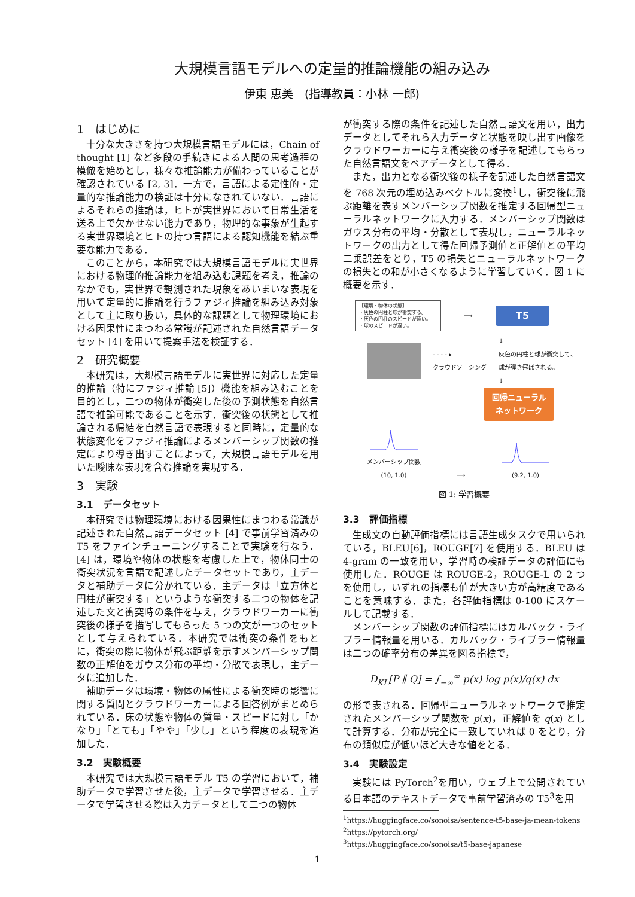大規模言語モデルへの定量的推論機能の組み込み
伊東 恵美　(指導教員：小林 一郎)
1　はじめに
十分な大きさを持つ大規模言語モデルには，Chain of thought [1] など多段の手続きによる人間の思考過程の模倣を始めとし，様々な推論能力が備わっていることが確認されている [2, 3]．一方で，言語による定性的・定量的な推論能力の検証は十分になされていない．言語によるそれらの推論は，ヒトが実世界において日常生活を送る上で欠かせない能力であり，物理的な事象が生起する実世界環境とヒトの持つ言語による認知機能を結ぶ重要な能力である．
このことから，本研究では大規模言語モデルに実世界における物理的推論能力を組み込む課題を考え，推論のなかでも，実世界で観測された現象をあいまいな表現を用いて定量的に推論を行うファジィ推論を組み込み対象として主に取り扱い，具体的な課題として物理環境における因果性にまつわる常識が記述された自然言語データセット [4] を用いて提案手法を検証する．
2　研究概要
本研究は，大規模言語モデルに実世界に対応した定量的推論（特にファジィ推論 [5]）機能を組み込むことを目的とし，二つの物体が衝突した後の予測状態を自然言語で推論可能であることを示す．衝突後の状態として推論される帰結を自然言語で表現すると同時に，定量的な状態変化をファジィ推論によるメンバーシップ関数の推定により導き出すことによって，大規模言語モデルを用いた曖昧な表現を含む推論を実現する．
3　実験
3.1　データセット
本研究では物理環境における因果性にまつわる常識が記述された自然言語データセット [4] で事前学習済みの T5 をファインチューニングすることで実験を行なう．[4] は，環境や物体の状態を考慮した上で，物体同士の衝突状況を言語で記述したデータセットであり，主データと補助データに分かれている．主データは「立方体と円柱が衝突する」というような衝突する二つの物体を記述した文と衝突時の条件を与え，クラウドワーカーに衝突後の様子を描写してもらった 5 つの文が一つのセットとして与えられている．本研究では衝突の条件をもとに，衝突の際に物体が飛ぶ距離を示すメンバーシップ関数の正解値をガウス分布の平均・分散で表現し，主データに追加した．
補助データは環境・物体の属性による衝突時の影響に関する質問とクラウドワーカーによる回答例がまとめられている．床の状態や物体の質量・スピードに対し「かなり」「とても」「やや」「少し」という程度の表現を追加した．
3.2　実験概要
本研究では大規模言語モデル T5 の学習において，補助データで学習させた後，主データで学習させる．主データで学習させる際は入力データとして二つの物体
が衝突する際の条件を記述した自然言語文を用い，出力データとしてそれら入力データと状態を映し出す画像をクラウドワーカーに与え衝突後の様子を記述してもらった自然言語文をペアデータとして得る．
また，出力となる衝突後の様子を記述した自然言語文を 768 次元の埋め込みベクトルに変換<sup>1</sup>し，衝突後に飛ぶ距離を表すメンバーシップ関数を推定する回帰型ニューラルネットワークに入力する．メンバーシップ関数はガウス分布の平均・分散として表現し，ニューラルネットワークの出力として得た回帰予測値と正解値との平均二乗誤差をとり，T5 の損失とニューラルネットワークの損失との和が小さくなるように学習していく．図 1 に概要を示す．
【環境・物体の状態】
・灰色の円柱と球が衝突する。
・灰色の円柱のスピードが速い。
・球のスピードが遅い。
⟶
T5
- - - - ▸
クラウドソーシング
↓
灰色の円柱と球が衝突して、
球が弾き飛ばされる。
↓
回帰ニューラル
ネットワーク
メンバーシップ関数
(10, 1.0)
⟶
(9.2, 1.0)
図 1: 学習概要
3.3　評価指標
生成文の自動評価指標には言語生成タスクで用いられている，BLEU[6]，ROUGE[7] を使用する．BLEU は 4-gram の一致を用い，学習時の検証データの評価にも使用した．ROUGE は ROUGE-2，ROUGE-L の 2 つを使用し，いずれの指標も値が大きい方が高精度であることを意味する．また，各評価指標は 0-100 にスケールして記載する．
メンバーシップ関数の評価指標にはカルバック・ライブラー情報量を用いる．カルバック・ライブラー情報量は二つの確率分布の差異を図る指標で，
D<sub>KL</sub>[P ∥ Q] = ∫<sub>−∞</sub><sup>∞</sup> p(x) log p(x)/q(x) dx
の形で表される．回帰型ニューラルネットワークで推定されたメンバーシップ関数を p(x)，正解値を q(x) として計算する．分布が完全に一致していれば 0 をとり，分布の類似度が低いほど大きな値をとる．
3.4　実験設定
実験には PyTorch<sup>2</sup>を用い，ウェブ上で公開されている日本語のテキストデータで事前学習済みの T5<sup>3</sup>を用
<sup>1</sup> https://huggingface.co/sonoisa/sentence-t5-base-ja-mean-tokens
<sup>2</sup> https://pytorch.org/
<sup>3</sup> https://huggingface.co/sonoisa/t5-base-japanese
1